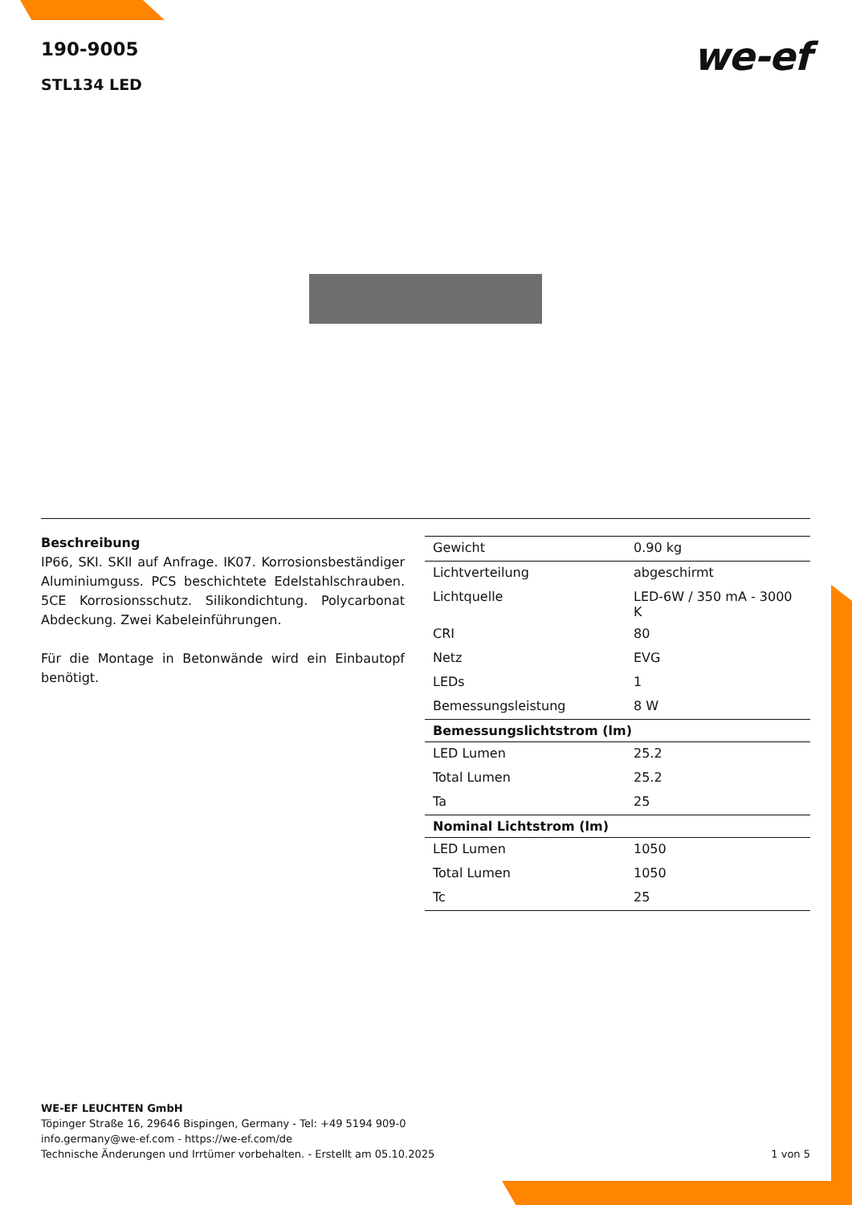190-9005
STL134 LED
we-ef
Beschreibung
IP66, SKI. SKII auf Anfrage. IK07. Korrosionsbeständiger Aluminiumguss. PCS beschichtete Edelstahlschrauben. 5CE Korrosionsschutz. Silikondichtung. Polycarbonat Abdeckung. Zwei Kabeleinführungen.
Für die Montage in Betonwände wird ein Einbautopf benötigt.
| Gewicht | 0.90 kg |
| Lichtverteilung | abgeschirmt |
| Lichtquelle | LED-6W / 350 mA - 3000 K |
| CRI | 80 |
| Netz | EVG |
| LEDs | 1 |
| Bemessungsleistung | 8 W |
| Bemessungslichtstrom (lm) | |
| LED Lumen | 25.2 |
| Total Lumen | 25.2 |
| Ta | 25 |
| Nominal Lichtstrom (lm) | |
| LED Lumen | 1050 |
| Total Lumen | 1050 |
| Tc | 25 |
WE-EF LEUCHTEN GmbH
Töpinger Straße 16, 29646 Bispingen, Germany - Tel: +49 5194 909-0
info.germany@we-ef.com - https://we-ef.com/de
Technische Änderungen und Irrtümer vorbehalten. - Erstellt am 05.10.2025 1 von 5